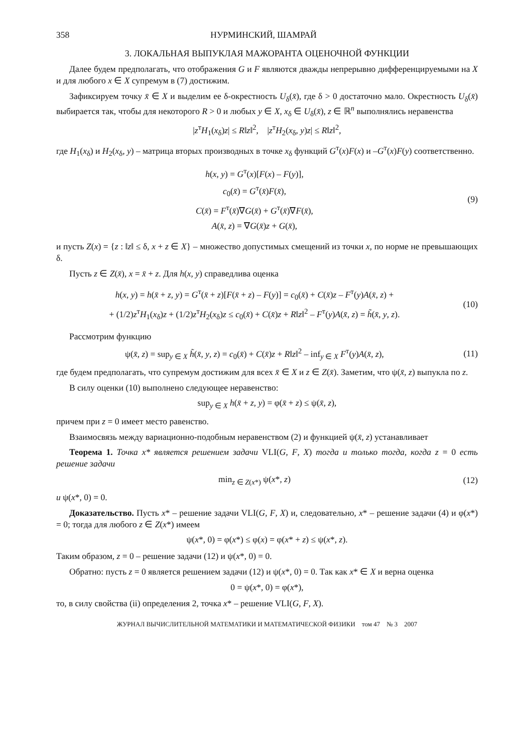358 НУРМИНСКИЙ, ШАМРАЙ
3. ЛОКАЛЬНАЯ ВЫПУКЛАЯ МАЖОРАНТА ОЦЕНОЧНОЙ ФУНКЦИИ
Далее будем предполагать, что отображения G и F являются дважды непрерывно дифференцируемыми на X и для любого x ∈ X супремум в (7) достижим.
Зафиксируем точку x̄ ∈ X и выделим ее δ-окрестность U<sub>δ</sub>(x̄), где δ > 0 достаточно мало. Окрестность U<sub>δ</sub>(x̄) выбирается так, чтобы для некоторого R > 0 и любых y ∈ X, x<sub>δ</sub> ∈ U<sub>δ</sub>(x̄), z ∈ ℝ<sup>n</sup> выполнялись неравенства
|z<sup>т</sup>H<sub>1</sub>(x<sub>δ</sub>)z| ≤ R‖z‖<sup>2</sup>, |z<sup>т</sup>H<sub>2</sub>(x<sub>δ</sub>, y)z| ≤ R‖z‖<sup>2</sup>,
где H<sub>1</sub>(x<sub>δ</sub>) и H<sub>2</sub>(x<sub>δ</sub>, y) – матрица вторых производных в точке x<sub>δ</sub> функций G<sup>т</sup>(x)F(x) и –G<sup>т</sup>(x)F(y) соответственно.
h(x, y) = G<sup>т</sup>(x)[F(x) – F(y)],
c<sub>0</sub>(x̄) = G<sup>т</sup>(x̄)F(x̄),
C(x̄) = F<sup>т</sup>(x̄)∇G(x̄) + G<sup>т</sup>(x̄)∇F(x̄),
A(x̄, z) = ∇G(x̄)z + G(x̄),
(9)
и пусть Z(x) = {z : ‖z‖ ≤ δ, x + z ∈ X} – множество допустимых смещений из точки x, по норме не превышающих δ.
Пусть z ∈ Z(x̄), x = x̄ + z. Для h(x, y) справедлива оценка
h(x, y) = h(x̄ + z, y) = G<sup>т</sup>(x̄ + z)[F(x̄ + z) – F(y)] = c<sub>0</sub>(x̄) + C(x̄)z – F<sup>т</sup>(y)A(x̄, z) +
+ (1/2)z<sup>т</sup>H<sub>1</sub>(x<sub>δ</sub>)z + (1/2)z<sup>т</sup>H<sub>2</sub>(x<sub>δ</sub>)z ≤ c<sub>0</sub>(x̄) + C(x̄)z + R‖z‖<sup>2</sup> – F<sup>т</sup>(y)A(x̄, z) = h̃(x̄, y, z).
(10)
Рассмотрим функцию
ψ(x̄, z) = sup<sub>y ∈ X</sub> h̃(x̄, y, z) = c<sub>0</sub>(x̄) + C(x̄)z + R‖z‖<sup>2</sup> – inf<sub>y ∈ X</sub> F<sup>т</sup>(y)A(x̄, z),
(11)
где будем предполагать, что супремум достижим для всех x̄ ∈ X и z ∈ Z(x̄). Заметим, что ψ(x̄, z) выпукла по z.
В силу оценки (10) выполнено следующее неравенство:
sup<sub>y ∈ X</sub> h(x̄ + z, y) = φ(x̄ + z) ≤ ψ(x̄, z),
причем при z = 0 имеет место равенство.
Взаимосвязь между вариационно-подобным неравенством (2) и функцией ψ(x̄, z) устанавливает
Теорема 1. Точка x* является решением задачи VLI(G, F, X) тогда и только тогда, когда z = 0 есть решение задачи
min<sub>z ∈ Z(x*)</sub> ψ(x*, z) (12)
и ψ(x*, 0) = 0.
Доказательство. Пусть x* – решение задачи VLI(G, F, X) и, следовательно, x* – решение задачи (4) и φ(x*) = 0; тогда для любого z ∈ Z(x*) имеем
ψ(x*, 0) = φ(x*) ≤ φ(x) = φ(x* + z) ≤ ψ(x*, z).
Таким образом, z = 0 – решение задачи (12) и ψ(x*, 0) = 0.
Обратно: пусть z = 0 является решением задачи (12) и ψ(x*, 0) = 0. Так как x* ∈ X и верна оценка
0 = ψ(x*, 0) = φ(x*),
то, в силу свойства (ii) определения 2, точка x* – решение VLI(G, F, X).
ЖУРНАЛ ВЫЧИСЛИТЕЛЬНОЙ МАТЕМАТИКИ И МАТЕМАТИЧЕСКОЙ ФИЗИКИ том 47 № 3 2007